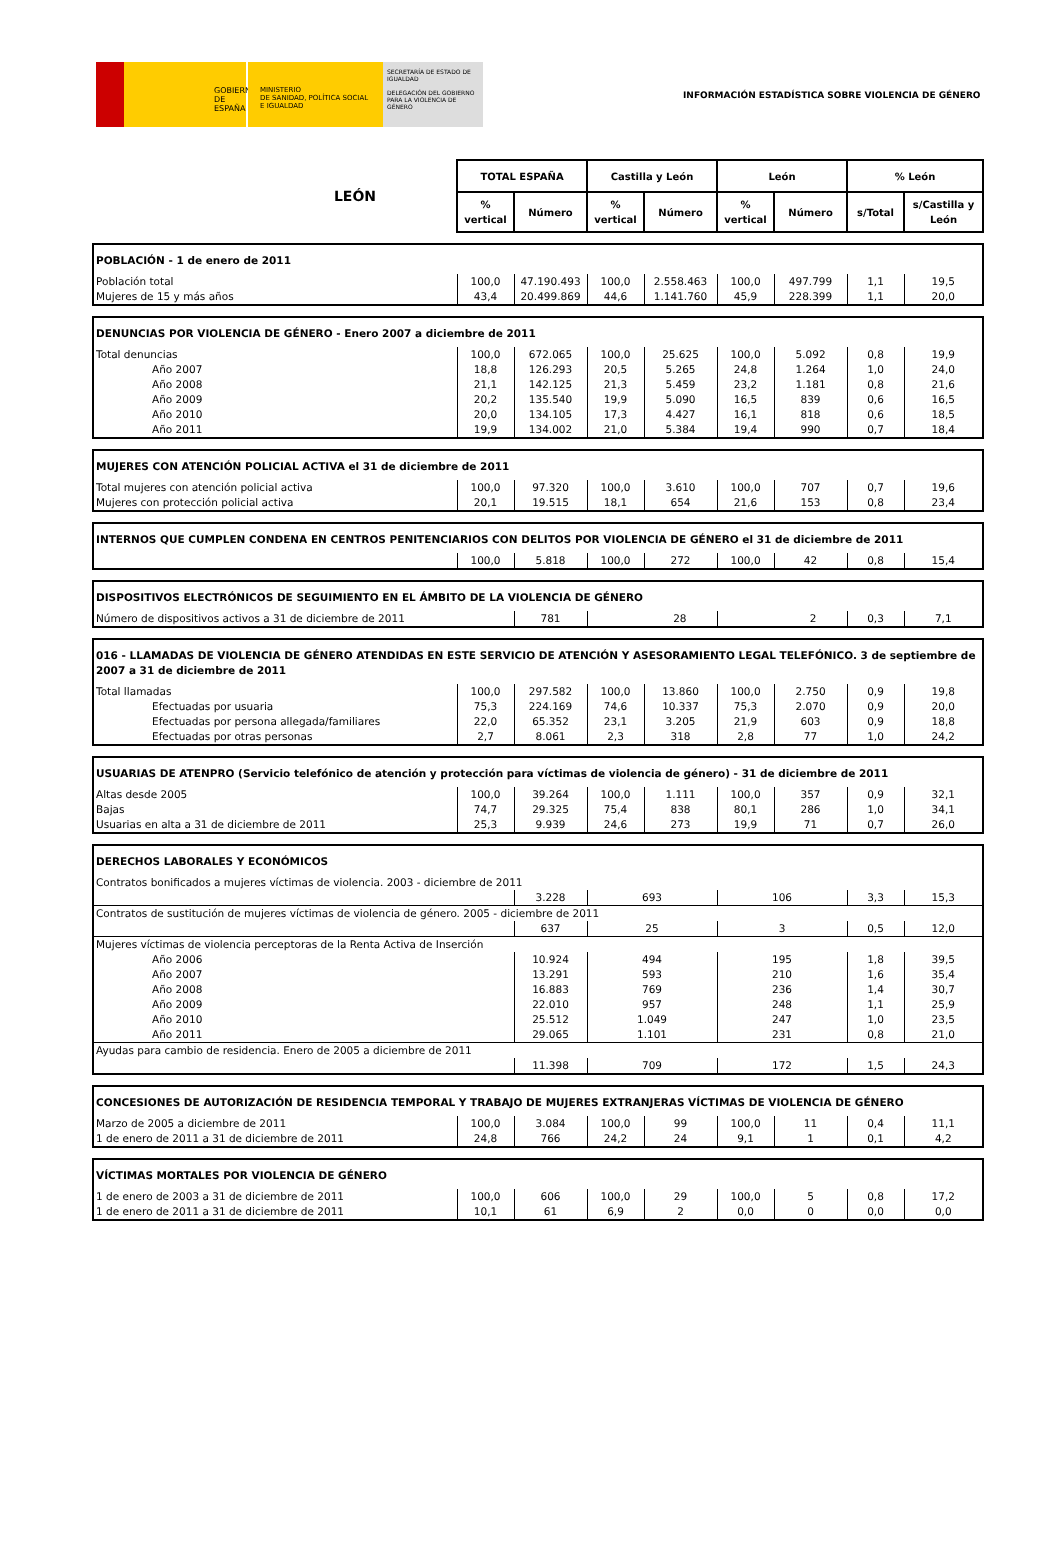GOBIERNO
DE ESPAÑA
MINISTERIO
DE SANIDAD, POLÍTICA SOCIAL
E IGUALDAD
SECRETARÍA DE ESTADO DE IGUALDAD
DELEGACIÓN DEL GOBIERNO PARA LA VIOLENCIA DE GÉNERO
INFORMACIÓN ESTADÍSTICA SOBRE VIOLENCIA DE GÉNERO
| LEÓN | TOTAL ESPAÑA | | Castilla y León | | León | | % León | |
| | % vertical | Número | % vertical | Número | % vertical | Número | s/Total | s/Castilla y León |
| POBLACIÓN - 1 de enero de 2011 | | | | | | | | |
| Población total | 100,0 | 47.190.493 | 100,0 | 2.558.463 | 100,0 | 497.799 | 1,1 | 19,5 |
| Mujeres de 15 y más años | 43,4 | 20.499.869 | 44,6 | 1.141.760 | 45,9 | 228.399 | 1,1 | 20,0 |
| DENUNCIAS POR VIOLENCIA DE GÉNERO - Enero 2007 a diciembre de 2011 | | | | | | | | |
| Total denuncias | 100,0 | 672.065 | 100,0 | 25.625 | 100,0 | 5.092 | 0,8 | 19,9 |
| Año 2007 | 18,8 | 126.293 | 20,5 | 5.265 | 24,8 | 1.264 | 1,0 | 24,0 |
| Año 2008 | 21,1 | 142.125 | 21,3 | 5.459 | 23,2 | 1.181 | 0,8 | 21,6 |
| Año 2009 | 20,2 | 135.540 | 19,9 | 5.090 | 16,5 | 839 | 0,6 | 16,5 |
| Año 2010 | 20,0 | 134.105 | 17,3 | 4.427 | 16,1 | 818 | 0,6 | 18,5 |
| Año 2011 | 19,9 | 134.002 | 21,0 | 5.384 | 19,4 | 990 | 0,7 | 18,4 |
| MUJERES CON ATENCIÓN POLICIAL ACTIVA el 31 de diciembre de 2011 | | | | | | | | |
| Total mujeres con atención policial activa | 100,0 | 97.320 | 100,0 | 3.610 | 100,0 | 707 | 0,7 | 19,6 |
| Mujeres con protección policial activa | 20,1 | 19.515 | 18,1 | 654 | 21,6 | 153 | 0,8 | 23,4 |
| INTERNOS QUE CUMPLEN CONDENA EN CENTROS PENITENCIARIOS CON DELITOS POR VIOLENCIA DE GÉNERO el 31 de diciembre de 2011 | | | | | | | | |
| | 100,0 | 5.818 | 100,0 | 272 | 100,0 | 42 | 0,8 | 15,4 |
| DISPOSITIVOS ELECTRÓNICOS DE SEGUIMIENTO EN EL ÁMBITO DE LA VIOLENCIA DE GÉNERO | | | | | | | | |
| Número de dispositivos activos a 31 de diciembre de 2011 | | 781 | 28 | | 2 | | 0,3 | 7,1 |
| 016 - LLAMADAS DE VIOLENCIA DE GÉNERO ATENDIDAS EN ESTE SERVICIO DE ATENCIÓN Y ASESORAMIENTO LEGAL TELEFÓNICO. 3 de septiembre de 2007 a 31 de diciembre de 2011 | | | | | | | | |
| Total llamadas | 100,0 | 297.582 | 100,0 | 13.860 | 100,0 | 2.750 | 0,9 | 19,8 |
| Efectuadas por usuaria | 75,3 | 224.169 | 74,6 | 10.337 | 75,3 | 2.070 | 0,9 | 20,0 |
| Efectuadas por persona allegada/familiares | 22,0 | 65.352 | 23,1 | 3.205 | 21,9 | 603 | 0,9 | 18,8 |
| Efectuadas por otras personas | 2,7 | 8.061 | 2,3 | 318 | 2,8 | 77 | 1,0 | 24,2 |
| USUARIAS DE ATENPRO (Servicio telefónico de atención y protección para víctimas de violencia de género) - 31 de diciembre de 2011 | | | | | | | | |
| Altas desde 2005 | 100,0 | 39.264 | 100,0 | 1.111 | 100,0 | 357 | 0,9 | 32,1 |
| Bajas | 74,7 | 29.325 | 75,4 | 838 | 80,1 | 286 | 1,0 | 34,1 |
| Usuarias en alta a 31 de diciembre de 2011 | 25,3 | 9.939 | 24,6 | 273 | 19,9 | 71 | 0,7 | 26,0 |
| DERECHOS LABORALES Y ECONÓMICOS | | | | | | | | |
| Contratos bonificados a mujeres víctimas de violencia. 2003 - diciembre de 2011 | | | | | | | | |
| | | 3.228 | 693 | | 106 | | 3,3 | 15,3 |
| Contratos de sustitución de mujeres víctimas de violencia de género. 2005 - diciembre de 2011 | | | | | | | | |
| | | 637 | 25 | | 3 | | 0,5 | 12,0 |
| Mujeres víctimas de violencia perceptoras de la Renta Activa de Inserción | | | | | | | | |
| Año 2006 | | 10.924 | 494 | | 195 | | 1,8 | 39,5 |
| Año 2007 | | 13.291 | 593 | | 210 | | 1,6 | 35,4 |
| Año 2008 | | 16.883 | 769 | | 236 | | 1,4 | 30,7 |
| Año 2009 | | 22.010 | 957 | | 248 | | 1,1 | 25,9 |
| Año 2010 | | 25.512 | 1.049 | | 247 | | 1,0 | 23,5 |
| Año 2011 | | 29.065 | 1.101 | | 231 | | 0,8 | 21,0 |
| Ayudas para cambio de residencia. Enero de 2005 a diciembre de 2011 | | | | | | | | |
| | | 11.398 | 709 | | 172 | | 1,5 | 24,3 |
| CONCESIONES DE AUTORIZACIÓN DE RESIDENCIA TEMPORAL Y TRABAJO DE MUJERES EXTRANJERAS VÍCTIMAS DE VIOLENCIA DE GÉNERO | | | | | | | | |
| Marzo de 2005 a diciembre de 2011 | 100,0 | 3.084 | 100,0 | 99 | 100,0 | 11 | 0,4 | 11,1 |
| 1 de enero de 2011 a 31 de diciembre de 2011 | 24,8 | 766 | 24,2 | 24 | 9,1 | 1 | 0,1 | 4,2 |
| VÍCTIMAS MORTALES POR VIOLENCIA DE GÉNERO | | | | | | | | |
| 1 de enero de 2003 a 31 de diciembre de 2011 | 100,0 | 606 | 100,0 | 29 | 100,0 | 5 | 0,8 | 17,2 |
| 1 de enero de 2011 a 31 de diciembre de 2011 | 10,1 | 61 | 6,9 | 2 | 0,0 | 0 | 0,0 | 0,0 |